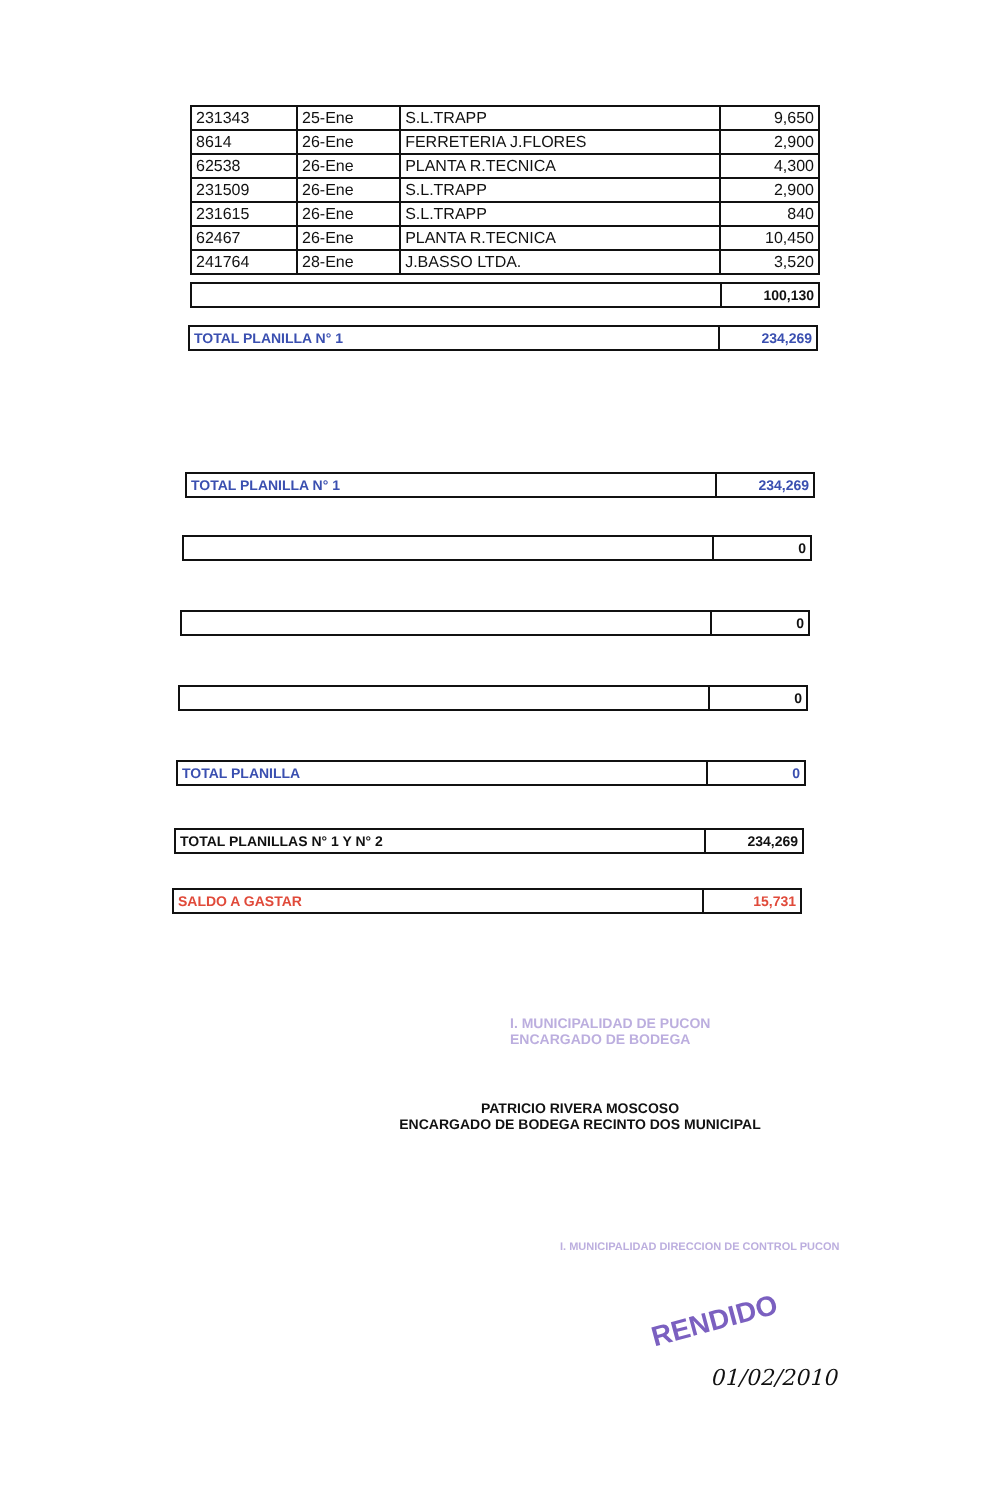| 231343 | 25-Ene | S.L.TRAPP | 9,650 |
| 8614 | 26-Ene | FERRETERIA J.FLORES | 2,900 |
| 62538 | 26-Ene | PLANTA R.TECNICA | 4,300 |
| 231509 | 26-Ene | S.L.TRAPP | 2,900 |
| 231615 | 26-Ene | S.L.TRAPP | 840 |
| 62467 | 26-Ene | PLANTA R.TECNICA | 10,450 |
| 241764 | 28-Ene | J.BASSO LTDA. | 3,520 |
| | 100,130 |
| TOTAL PLANILLA N° 1 | 234,269 |
| TOTAL PLANILLA N° 1 | 234,269 |
| | 0 |
| | 0 |
| | 0 |
| TOTAL PLANILLA | 0 |
| TOTAL PLANILLAS N° 1 Y N° 2 | 234,269 |
| SALDO A GASTAR | 15,731 |
I. MUNICIPALIDAD DE PUCON
ENCARGADO DE BODEGA
PATRICIO RIVERA MOSCOSO
ENCARGADO DE BODEGA RECINTO DOS MUNICIPAL
I. MUNICIPALIDAD DIRECCION DE CONTROL PUCON
RENDIDO
01/02/2010